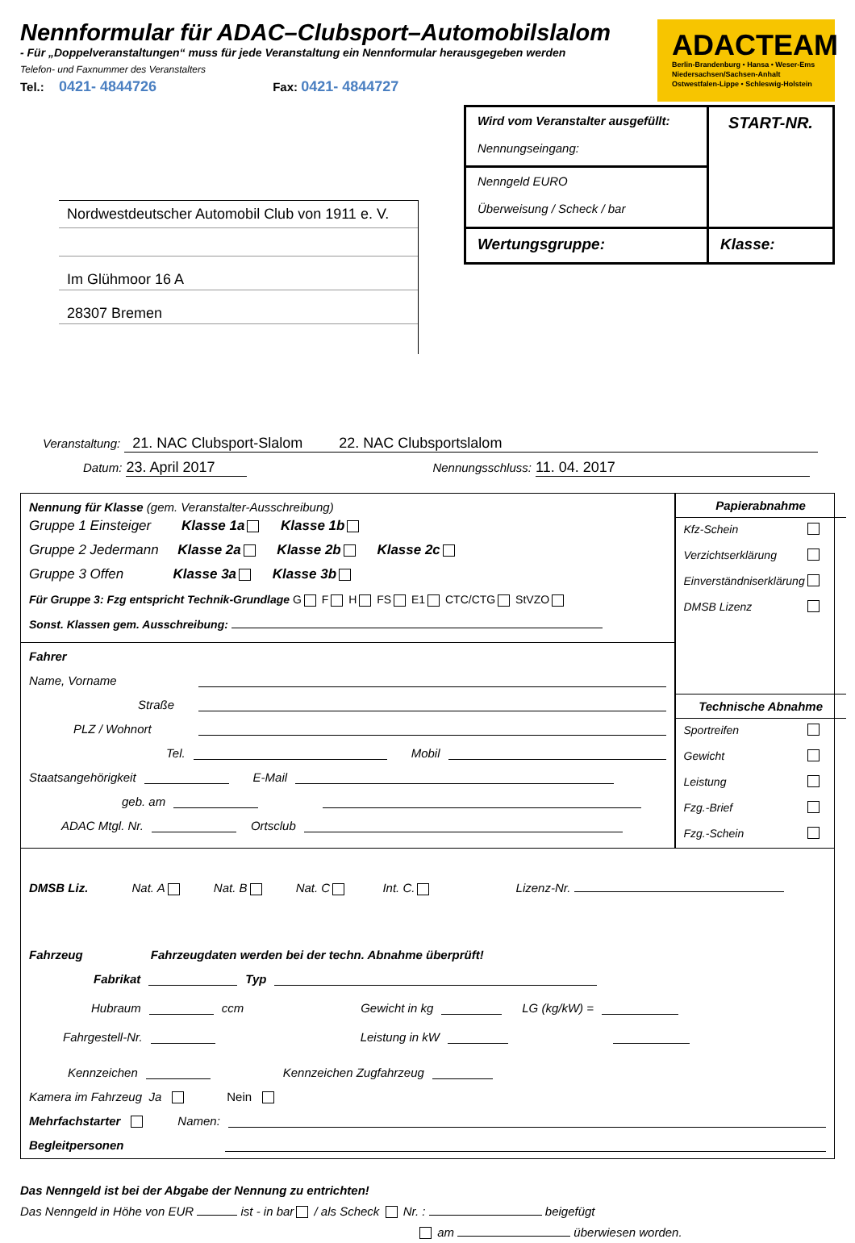Nennformular für ADAC–Clubsport–Automobilslalom
- Für „Doppelveranstaltungen“ muss für jede Veranstaltung ein Nennformular herausgegeben werden
Telefon- und Faxnummer des Veranstalters
Tel.: 0421- 4844726 Fax: 0421- 4844727
ADACTEAM
Berlin-Brandenburg • Hansa • Weser-Ems
Niedersachsen/Sachsen-Anhalt
Ostwestfalen-Lippe • Schleswig-Holstein
Nordwestdeutscher Automobil Club von 1911 e. V.
Im Glühmoor 16 A
28307 Bremen
| Wird vom Veranstalter ausgefüllt: Nennungseingang: | START-NR. |
| Nenngeld EURO Überweisung / Scheck / bar | |
| Wertungsgruppe: | Klasse: |
Veranstaltung: 21. NAC Clubsport-Slalom 22. NAC Clubsportslalom
Datum: 23. April 2017 Nennungsschluss: 11. 04. 2017
Nennung für Klasse (gem. Veranstalter-Ausschreibung)
Gruppe 1 Einsteiger Klasse 1a Klasse 1b
Gruppe 2 Jedermann Klasse 2a Klasse 2b Klasse 2c
Gruppe 3 Offen Klasse 3a Klasse 3b
Für Gruppe 3: Fzg entspricht Technik-Grundlage G F H FS E1 CTC/CTG StVZO
Sonst. Klassen gem. Ausschreibung:
Fahrer
Name, Vorname
Straße
PLZ / Wohnort
Tel. Mobil
Staatsangehörigkeit E-Mail
geb. am
ADAC Mtgl. Nr. Ortsclub
Papierabnahme
Kfz-Schein
Verzichtserklärung
Einverständniserklärung
DMSB Lizenz
Technische Abnahme
Sportreifen
Gewicht
Leistung
Fzg.-Brief
Fzg.-Schein
DMSB Liz. Nat. A Nat. B Nat. C Int. C. Lizenz-Nr.
Fahrzeug Fahrzeugdaten werden bei der techn. Abnahme überprüft!
Fabrikat Typ
Hubraum ccm Gewicht in kg LG (kg/kW) =
Fahrgestell-Nr. Leistung in kW
Kennzeichen Kennzeichen Zugfahrzeug
Kamera im Fahrzeug Ja Nein
Mehrfachstarter Namen:
Begleitpersonen
Das Nenngeld ist bei der Abgabe der Nennung zu entrichten!
Das Nenngeld in Höhe von EUR ist - in bar / als Scheck Nr. : beigefügt
am überwiesen worden.